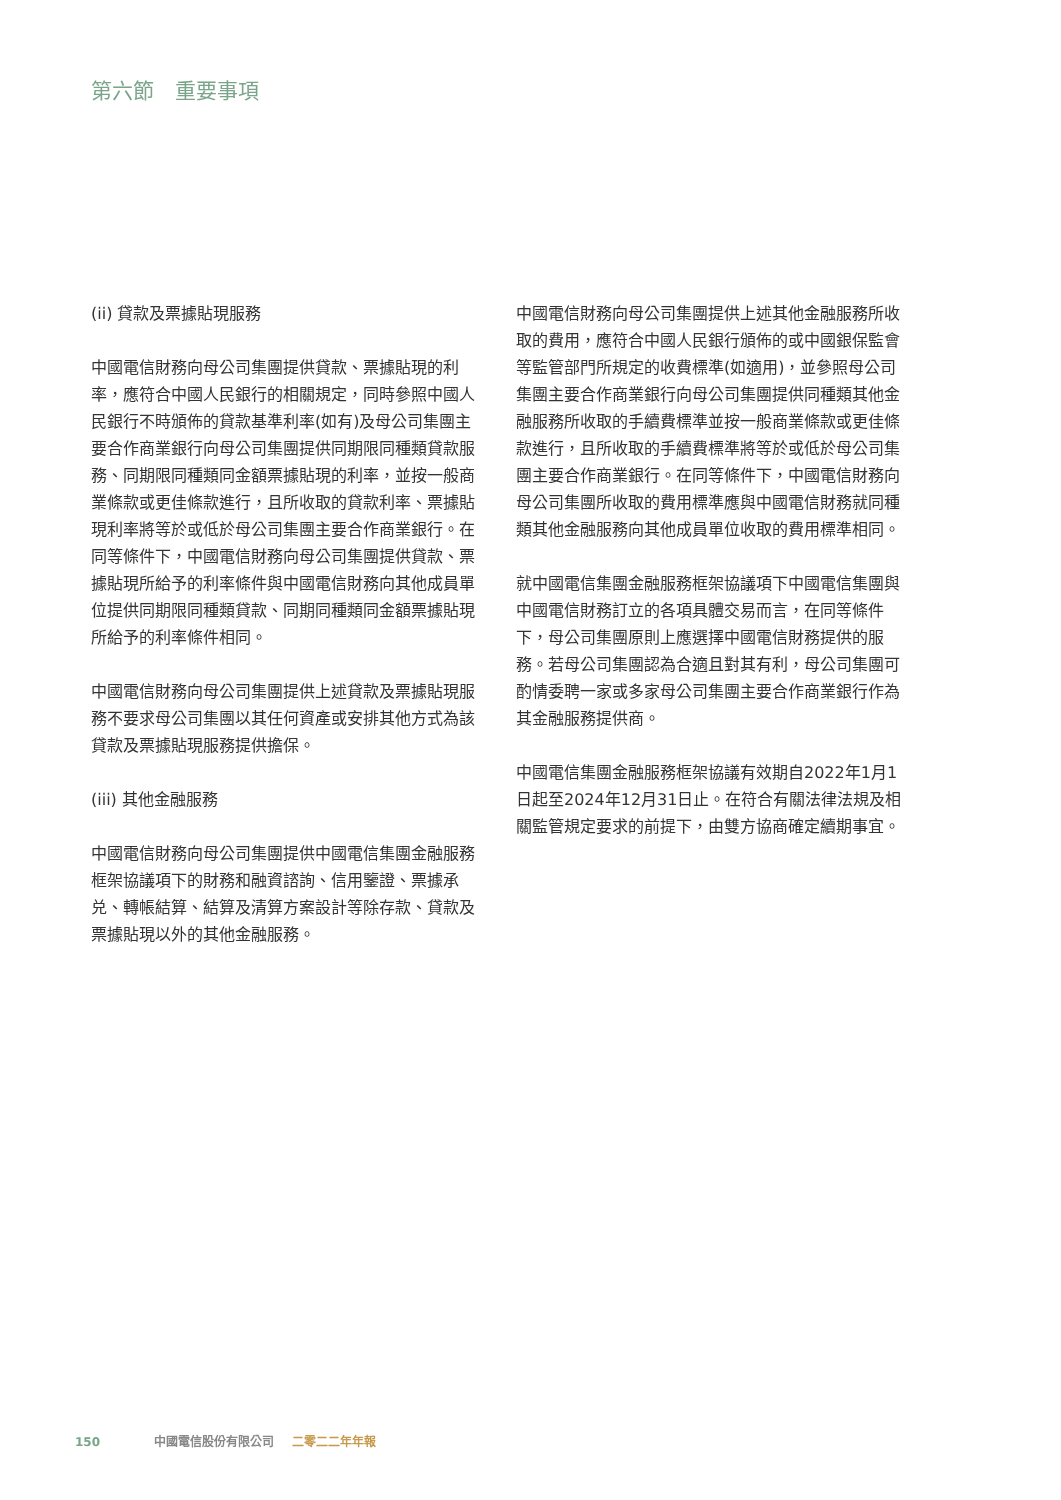第六節　重要事項
(ii) 貸款及票據貼現服務
中國電信財務向母公司集團提供貸款、票據貼現的利率，應符合中國人民銀行的相關規定，同時參照中國人民銀行不時頒佈的貸款基準利率(如有)及母公司集團主要合作商業銀行向母公司集團提供同期限同種類貸款服務、同期限同種類同金額票據貼現的利率，並按一般商業條款或更佳條款進行，且所收取的貸款利率、票據貼現利率將等於或低於母公司集團主要合作商業銀行。在同等條件下，中國電信財務向母公司集團提供貸款、票據貼現所給予的利率條件與中國電信財務向其他成員單位提供同期限同種類貸款、同期同種類同金額票據貼現所給予的利率條件相同。
中國電信財務向母公司集團提供上述貸款及票據貼現服務不要求母公司集團以其任何資產或安排其他方式為該貸款及票據貼現服務提供擔保。
(iii) 其他金融服務
中國電信財務向母公司集團提供中國電信集團金融服務框架協議項下的財務和融資諮詢、信用鑒證、票據承兑、轉帳結算、結算及清算方案設計等除存款、貸款及票據貼現以外的其他金融服務。
中國電信財務向母公司集團提供上述其他金融服務所收取的費用，應符合中國人民銀行頒佈的或中國銀保監會等監管部門所規定的收費標準(如適用)，並參照母公司集團主要合作商業銀行向母公司集團提供同種類其他金融服務所收取的手續費標準並按一般商業條款或更佳條款進行，且所收取的手續費標準將等於或低於母公司集團主要合作商業銀行。在同等條件下，中國電信財務向母公司集團所收取的費用標準應與中國電信財務就同種類其他金融服務向其他成員單位收取的費用標準相同。
就中國電信集團金融服務框架協議項下中國電信集團與中國電信財務訂立的各項具體交易而言，在同等條件下，母公司集團原則上應選擇中國電信財務提供的服務。若母公司集團認為合適且對其有利，母公司集團可酌情委聘一家或多家母公司集團主要合作商業銀行作為其金融服務提供商。
中國電信集團金融服務框架協議有效期自2022年1月1日起至2024年12月31日止。在符合有關法律法規及相關監管規定要求的前提下，由雙方協商確定續期事宜。
150 中國電信股份有限公司 二零二二年年報